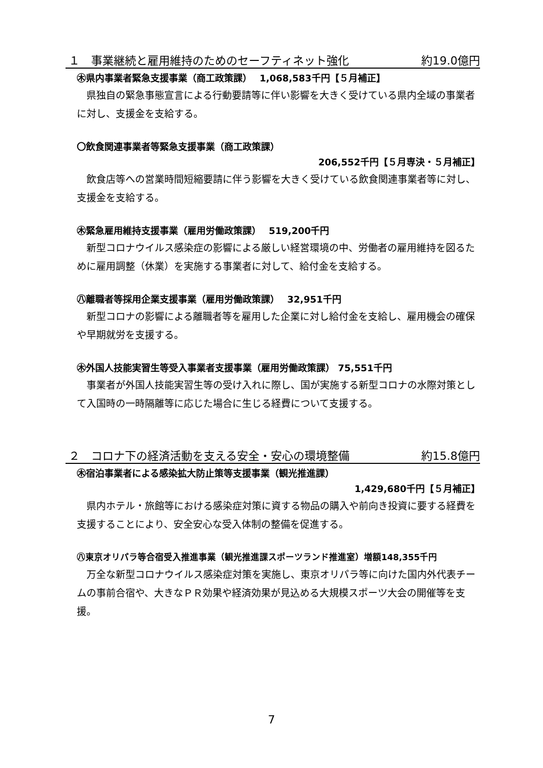１　事業継続と雇用維持のためのセーフティネット強化 約19.0億円
㊍県内事業者緊急支援事業（商工政策課）　 1,068,583千円【５月補正】
県独自の緊急事態宣言による行動要請等に伴い影響を大きく受けている県内全域の事業者に対し、支援金を支給する。
〇飲食関連事業者等緊急支援事業（商工政策課）
206,552千円【５月専決・５月補正】
飲食店等への営業時間短縮要請に伴う影響を大きく受けている飲食関連事業者等に対し、支援金を支給する。
㊍緊急雇用維持支援事業（雇用労働政策課）　 519,200千円
新型コロナウイルス感染症の影響による厳しい経営環境の中、労働者の雇用維持を図るために雇用調整（休業）を実施する事業者に対して、給付金を支給する。
㊇離職者等採用企業支援事業（雇用労働政策課）　 32,951千円
新型コロナの影響による離職者等を雇用した企業に対し給付金を支給し、雇用機会の確保や早期就労を支援する。
㊍外国人技能実習生等受入事業者支援事業（雇用労働政策課） 75,551千円
事業者が外国人技能実習生等の受け入れに際し、国が実施する新型コロナの水際対策として入国時の一時隔離等に応じた場合に生じる経費について支援する。
２　コロナ下の経済活動を支える安全・安心の環境整備 約15.8億円
㊍宿泊事業者による感染拡大防止策等支援事業（観光推進課）
1,429,680千円【５月補正】
県内ホテル・旅館等における感染症対策に資する物品の購入や前向き投資に要する経費を支援することにより、安全安心な受入体制の整備を促進する。
㊇東京オリパラ等合宿受入推進事業（観光推進課スポーツランド推進室）増額148,355千円
万全な新型コロナウイルス感染症対策を実施し、東京オリパラ等に向けた国内外代表チームの事前合宿や、大きなＰＲ効果や経済効果が見込める大規模スポーツ大会の開催等を支援。
7